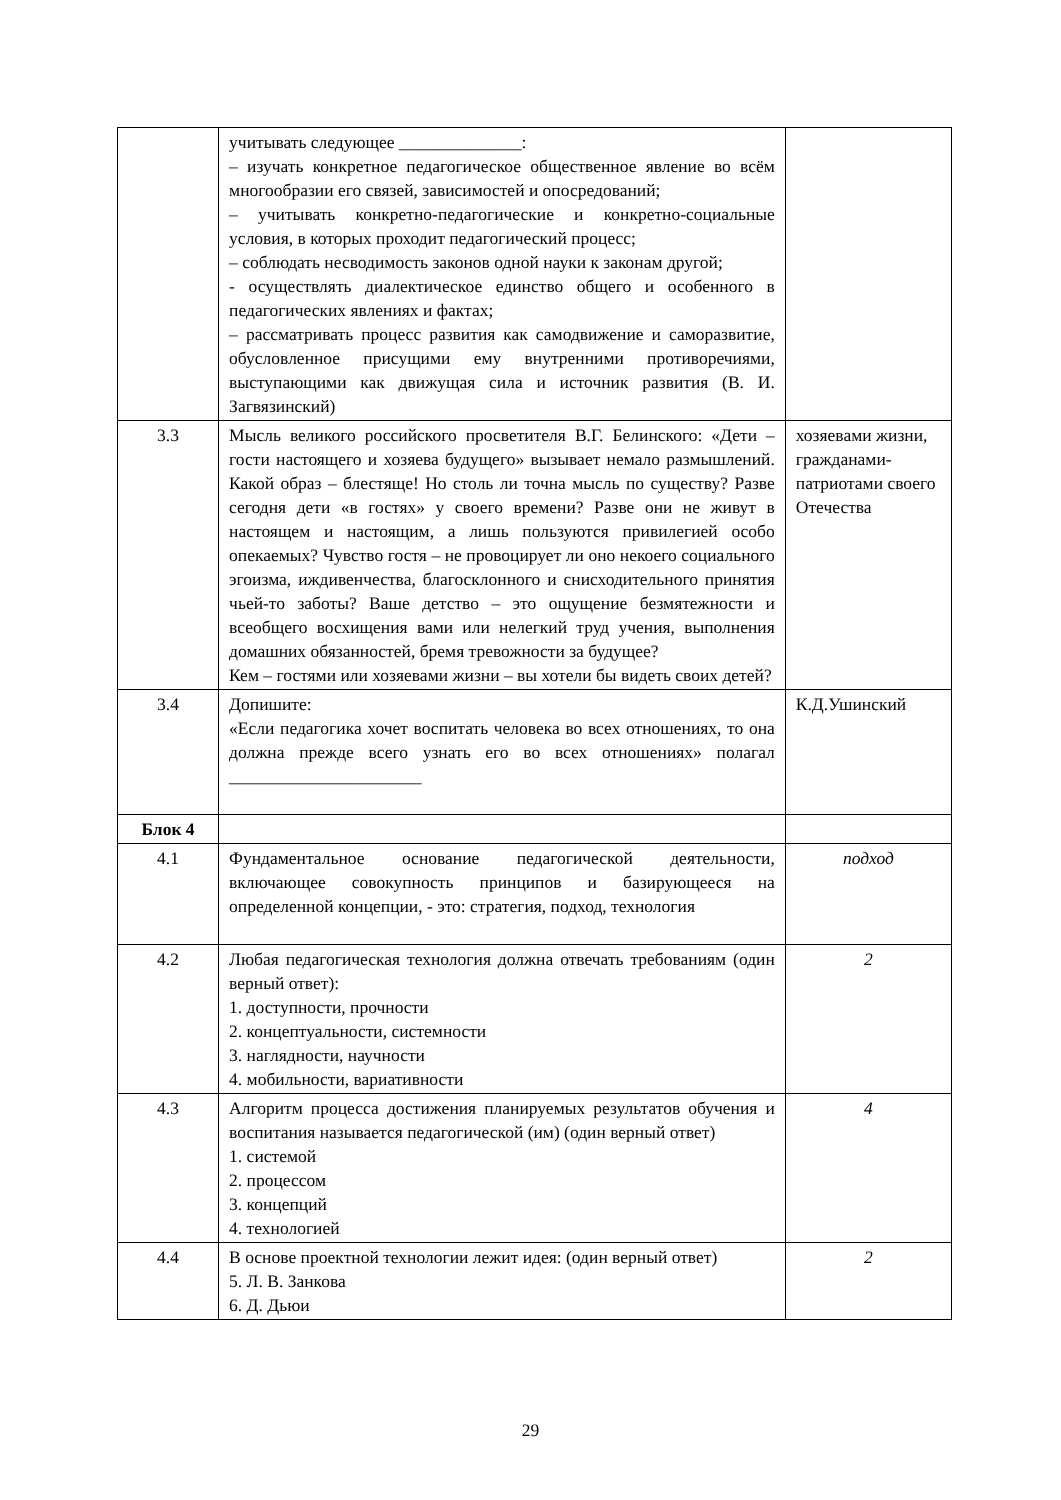| | учитывать следующее ______________: – изучать конкретное педагогическое общественное явление во всём многообразии его связей, зависимостей и опосредований; – учитывать конкретно-педагогические и конкретно-социальные условия, в которых проходит педагогический процесс; – соблюдать несводимость законов одной науки к законам другой; - осуществлять диалектическое единство общего и особенного в педагогических явлениях и фактах; – рассматривать процесс развития как самодвижение и саморазвитие, обусловленное присущими ему внутренними противоречиями, выступающими как движущая сила и источник развития (В. И. Загвязинский) | |
| 3.3 | Мысль великого российского просветителя В.Г. Белинского: «Дети – гости настоящего и хозяева будущего» вызывает немало размышлений. Какой образ – блестяще! Но столь ли точна мысль по существу? Разве сегодня дети «в гостях» у своего времени? Разве они не живут в настоящем и настоящим, а лишь пользуются привилегией особо опекаемых? Чувство гостя – не провоцирует ли оно некоего социального эгоизма, иждивенчества, благосклонного и снисходительного принятия чьей-то заботы? Ваше детство – это ощущение безмятежности и всеобщего восхищения вами или нелегкий труд учения, выполнения домашних обязанностей, бремя тревожности за будущее? Кем – гостями или хозяевами жизни – вы хотели бы видеть своих детей? | хозяевами жизни, гражданами-патриотами своего Отечества |
| 3.4 | Допишите: «Если педагогика хочет воспитать человека во всех отношениях, то она должна прежде всего узнать его во всех отношениях» полагал ______________________ | К.Д.Ушинский |
| Блок 4 | | |
| 4.1 | Фундаментальное основание педагогической деятельности, включающее совокупность принципов и базирующееся на определенной концепции, - это: стратегия, подход, технология | подход |
| 4.2 | Любая педагогическая технология должна отвечать требованиям (один верный ответ): 1. доступности, прочности 2. концептуальности, системности 3. наглядности, научности 4. мобильности, вариативности | 2 |
| 4.3 | Алгоритм процесса достижения планируемых результатов обучения и воспитания называется педагогической (им) (один верный ответ) 1. системой 2. процессом 3. концепций 4. технологией | 4 |
| 4.4 | В основе проектной технологии лежит идея: (один верный ответ) 5. Л. В. Занкова 6. Д. Дьюи | 2 |
29